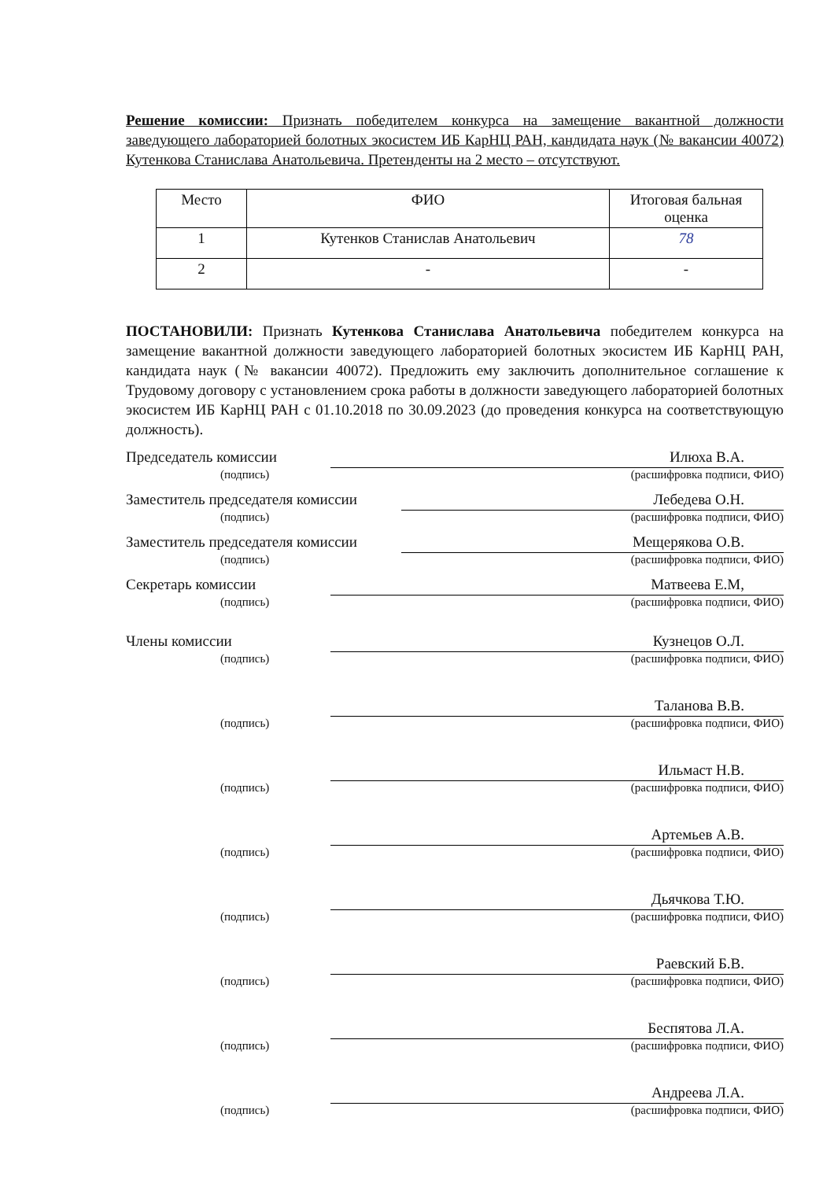Решение комиссии: Признать победителем конкурса на замещение вакантной должности заведующего лабораторией болотных экосистем ИБ КарНЦ РАН, кандидата наук (№ вакансии 40072) Кутенкова Станислава Анатольевича. Претенденты на 2 место – отсутствуют.
| Место | ФИО | Итоговая бальная оценка |
| 1 | Кутенков Станислав Анатольевич | 78 |
| 2 | - | - |
ПОСТАНОВИЛИ: Признать Кутенкова Станислава Анатольевича победителем конкурса на замещение вакантной должности заведующего лабораторией болотных экосистем ИБ КарНЦ РАН, кандидата наук (№ вакансии 40072). Предложить ему заключить дополнительное соглашение к Трудовому договору с установлением срока работы в должности заведующего лабораторией болотных экосистем ИБ КарНЦ РАН с 01.10.2018 по 30.09.2023 (до проведения конкурса на соответствующую должность).
Председатель комиссии
Илюха В.А.
(подпись) (расшифровка подписи, ФИО)
Заместитель председателя комиссии
Лебедева О.Н.
(подпись) (расшифровка подписи, ФИО)
Заместитель председателя комиссии
Мещерякова О.В.
(подпись) (расшифровка подписи, ФИО)
Секретарь комиссии
Матвеева Е.М,
(подпись) (расшифровка подписи, ФИО)
Члены комиссии
Кузнецов О.Л.
(подпись) (расшифровка подписи, ФИО)
Таланова В.В.
(подпись) (расшифровка подписи, ФИО)
Ильмаст Н.В.
(подпись) (расшифровка подписи, ФИО)
Артемьев А.В.
(подпись) (расшифровка подписи, ФИО)
Дьячкова Т.Ю.
(подпись) (расшифровка подписи, ФИО)
Раевский Б.В.
(подпись) (расшифровка подписи, ФИО)
Беспятова Л.А.
(подпись) (расшифровка подписи, ФИО)
Андреева Л.А.
(подпись) (расшифровка подписи, ФИО)